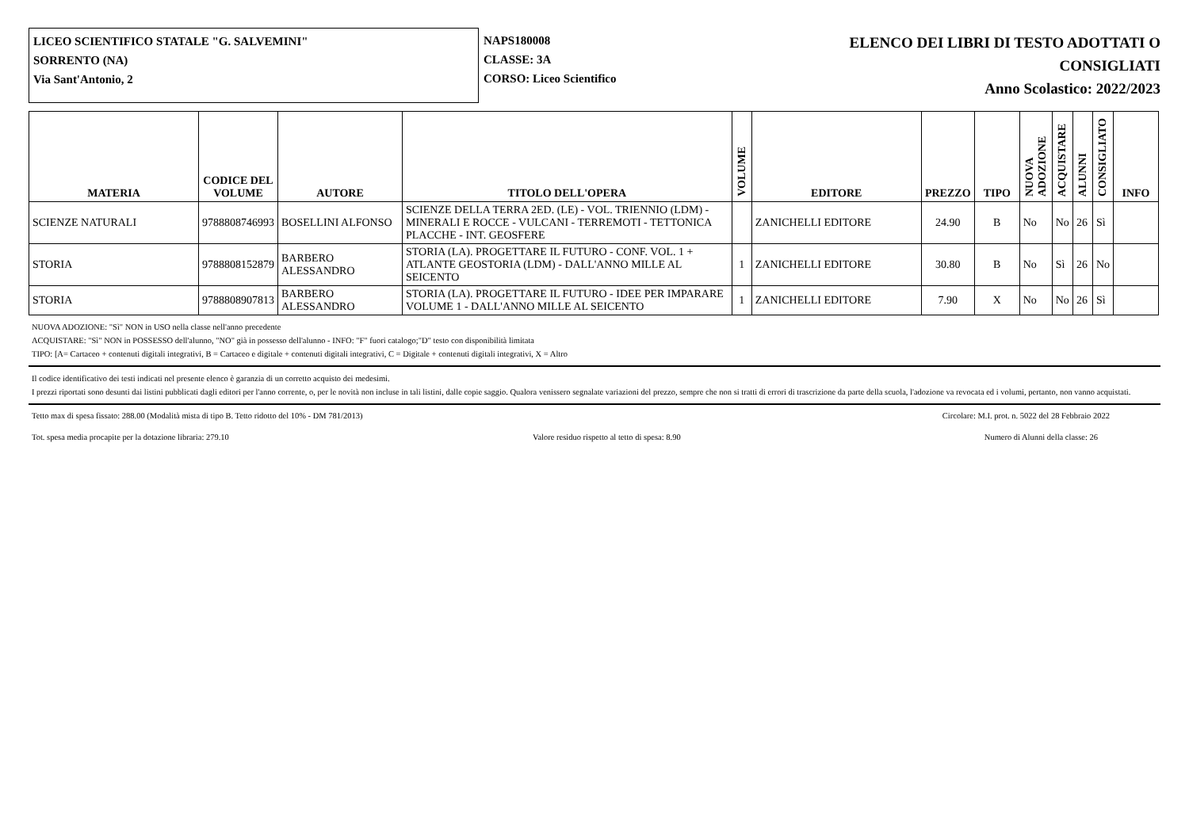LICEO SCIENTIFICO STATALE "G. SALVEMINI"
SORRENTO (NA)
Via Sant'Antonio, 2
NAPS180008
CLASSE: 3A
CORSO: Liceo Scientifico
ELENCO DEI LIBRI DI TESTO ADOTTATI O
CONSIGLIATI
Anno Scolastico: 2022/2023
| MATERIA | CODICE DEL VOLUME | AUTORE | TITOLO DELL'OPERA | VOLUME | EDITORE | PREZZO | TIPO | NUOVA ADOZIONE | ACQUISTARE | ALUNNI | CONSIGLIATO | INFO |
| --- | --- | --- | --- | --- | --- | --- | --- | --- | --- | --- | --- | --- |
| SCIENZE NATURALI | 9788808746993 | BOSELLINI ALFONSO | SCIENZE DELLA TERRA 2ED. (LE) - VOL. TRIENNIO (LDM) - MINERALI E ROCCE - VULCANI - TERREMOTI - TETTONICA PLACCHE - INT. GEOSFERE | | ZANICHELLI EDITORE | 24.90 | B | No | No | 26 | Sì | |
| STORIA | 9788808152879 | BARBERO ALESSANDRO | STORIA (LA). PROGETTARE IL FUTURO - CONF. VOL. 1 + ATLANTE GEOSTORIA (LDM) - DALL'ANNO MILLE AL SEICENTO | 1 | ZANICHELLI EDITORE | 30.80 | B | No | Sì | 26 | No | |
| STORIA | 9788808907813 | BARBERO ALESSANDRO | STORIA (LA). PROGETTARE IL FUTURO - IDEE PER IMPARARE VOLUME 1 - DALL'ANNO MILLE AL SEICENTO | 1 | ZANICHELLI EDITORE | 7.90 | X | No | No | 26 | Sì | |
NUOVA ADOZIONE: "Sì" NON in USO nella classe nell'anno precedente
ACQUISTARE: "Sì" NON in POSSESSO dell'alunno, "NO" già in possesso dell'alunno - INFO: "F" fuori catalogo;"D" testo con disponibilità limitata
TIPO: [A= Cartaceo + contenuti digitali integrativi, B = Cartaceo e digitale + contenuti digitali integrativi, C = Digitale + contenuti digitali integrativi, X = Altro
Il codice identificativo dei testi indicati nel presente elenco è garanzia di un corretto acquisto dei medesimi.
I prezzi riportati sono desunti dai listini pubblicati dagli editori per l'anno corrente, o, per le novità non incluse in tali listini, dalle copie saggio. Qualora venissero segnalate variazioni del prezzo, sempre che non si tratti di errori di trascrizione da parte della scuola, l'adozione va revocata ed i volumi, pertanto, non vanno acquistati.
Tetto max di spesa fissato: 288.00 (Modalità mista di tipo B. Tetto ridotto del 10% - DM 781/2013) Circolare: M.I. prot. n. 5022 del 28 Febbraio 2022
Tot. spesa media procapite per la dotazione libraria: 279.10 Valore residuo rispetto al tetto di spesa: 8.90 Numero di Alunni della classe: 26